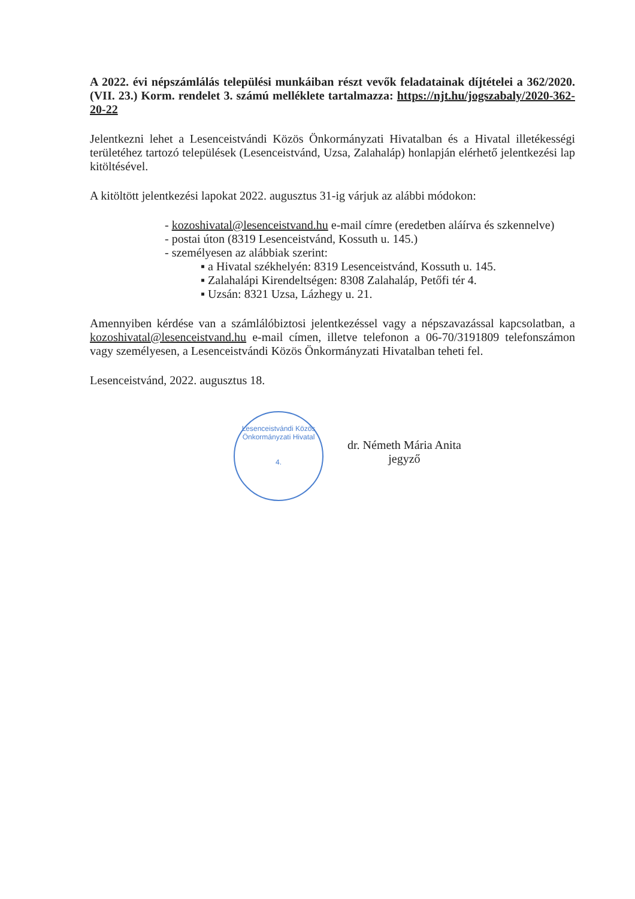A 2022. évi népszámlálás települési munkáiban részt vevők feladatainak díjtételei a 362/2020. (VII. 23.) Korm. rendelet 3. számú melléklete tartalmazza: https://njt.hu/jogszabaly/2020-362-20-22
Jelentkezni lehet a Lesenceistvándi Közös Önkormányzati Hivatalban és a Hivatal illetékességi területéhez tartozó települések (Lesenceistvánd, Uzsa, Zalahaláp) honlapján elérhető jelentkezési lap kitöltésével.
A kitöltött jelentkezési lapokat 2022. augusztus 31-ig várjuk az alábbi módokon:
- kozoshivatal@lesenceistvand.hu e-mail címre (eredetben aláírva és szkennelve)
- postai úton (8319 Lesenceistvánd, Kossuth u. 145.)
- személyesen az alábbiak szerint:
▪ a Hivatal székhelyén: 8319 Lesenceistvánd, Kossuth u. 145.
▪ Zalahalápi Kirendeltségen: 8308 Zalahaláp, Petőfi tér 4.
▪ Uzsán: 8321 Uzsa, Lázhegy u. 21.
Amennyiben kérdése van a számlálóbiztosi jelentkezéssel vagy a népszavazással kapcsolatban, a kozoshivatal@lesenceistvand.hu e-mail címen, illetve telefonon a 06-70/3191809 telefonszámon vagy személyesen, a Lesenceistvándi Közös Önkormányzati Hivatalban teheti fel.
Lesenceistvánd, 2022. augusztus 18.
Lesenceistvándi Közös Önkormányzati Hivatal
4.
dr. Németh Mária Anita
jegyző